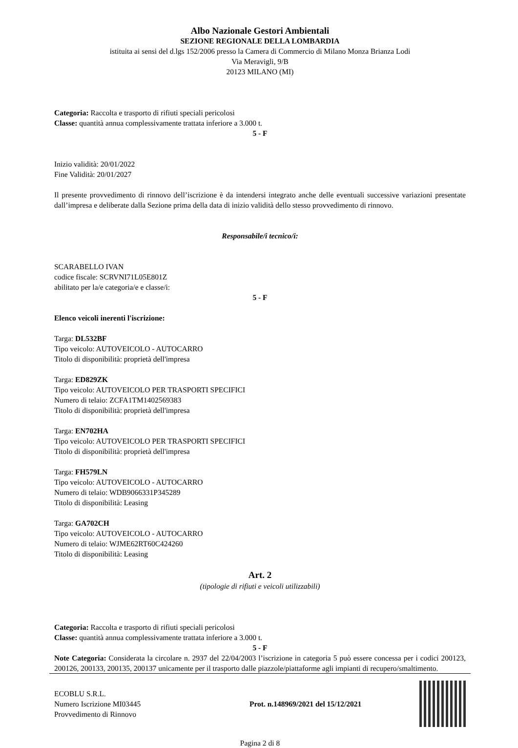Albo Nazionale Gestori Ambientali
SEZIONE REGIONALE DELLA LOMBARDIA
istituita ai sensi del d.lgs 152/2006 presso la Camera di Commercio di Milano Monza Brianza Lodi
Via Meravigli, 9/B
20123 MILANO (MI)
Categoria: Raccolta e trasporto di rifiuti speciali pericolosi
Classe: quantità annua complessivamente trattata inferiore a 3.000 t.
5 - F
Inizio validità: 20/01/2022
Fine Validità: 20/01/2027
Il presente provvedimento di rinnovo dell’iscrizione è da intendersi integrato anche delle eventuali successive variazioni presentate dall’impresa e deliberate dalla Sezione prima della data di inizio validità dello stesso provvedimento di rinnovo.
Responsabile/i tecnico/i:
SCARABELLO IVAN
codice fiscale: SCRVNI71L05E801Z
abilitato per la/e categoria/e e classe/i:
5 - F
Elenco veicoli inerenti l'iscrizione:
Targa: DL532BF
Tipo veicolo: AUTOVEICOLO - AUTOCARRO
Titolo di disponibilità: proprietà dell'impresa
Targa: ED829ZK
Tipo veicolo: AUTOVEICOLO PER TRASPORTI SPECIFICI
Numero di telaio: ZCFA1TM1402569383
Titolo di disponibilità: proprietà dell'impresa
Targa: EN702HA
Tipo veicolo: AUTOVEICOLO PER TRASPORTI SPECIFICI
Titolo di disponibilità: proprietà dell'impresa
Targa: FH579LN
Tipo veicolo: AUTOVEICOLO - AUTOCARRO
Numero di telaio: WDB9066331P345289
Titolo di disponibilità: Leasing
Targa: GA702CH
Tipo veicolo: AUTOVEICOLO - AUTOCARRO
Numero di telaio: WJME62RT60C424260
Titolo di disponibilità: Leasing
Art. 2
(tipologie di rifiuti e veicoli utilizzabili)
Categoria: Raccolta e trasporto di rifiuti speciali pericolosi
Classe: quantità annua complessivamente trattata inferiore a 3.000 t.
5 - F
Note Categoria: Considerata la circolare n. 2937 del 22/04/2003 l’iscrizione in categoria 5 può essere concessa per i codici 200123, 200126, 200133, 200135, 200137 unicamente per il trasporto dalle piazzole/piattaforme agli impianti di recupero/smaltimento.
ECOBLU S.R.L.
Numero Iscrizione MI03445
Provvedimento di Rinnovo
Prot. n.148969/2021 del 15/12/2021
Pagina 2 di 8